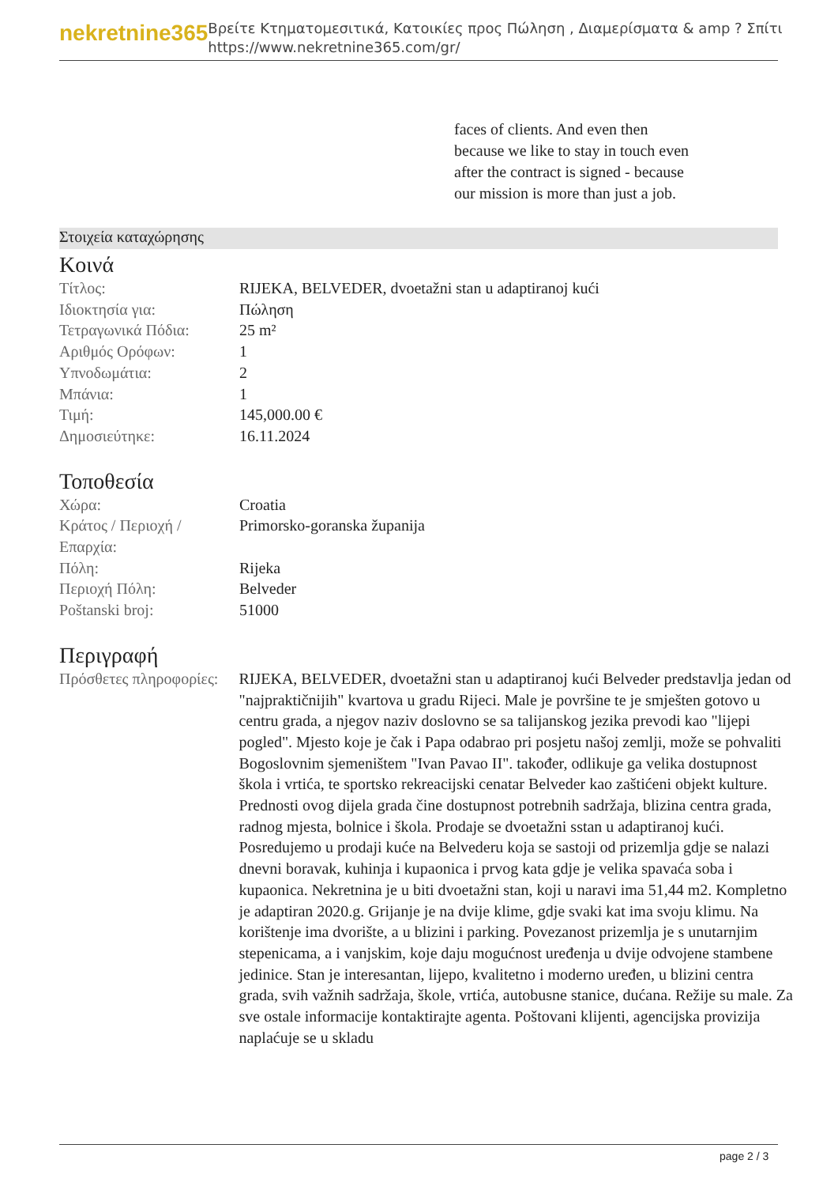nekretnine365
Βρείτε Κτηματομεσιτικά, Κατοικίες προς Πώληση , Διαμερίσματα & amp ? Σπίτι
https://www.nekretnine365.com/gr/
faces of clients. And even then because we like to stay in touch even after the contract is signed - because our mission is more than just a job.
Στοιχεία καταχώρησης
Κοινά
| Τίτλος: | RIJEKA, BELVEDER, dvoetažni stan u adaptiranoj kući |
| Ιδιοκτησία για: | Πώληση |
| Τετραγωνικά Πόδια: | 25 m² |
| Αριθμός Ορόφων: | 1 |
| Υπνοδωμάτια: | 2 |
| Μπάνια: | 1 |
| Τιμή: | 145,000.00 € |
| Δημοσιεύτηκε: | 16.11.2024 |
Τοποθεσία
| Χώρα: | Croatia |
| Κράτος / Περιοχή / Επαρχία: | Primorsko-goranska županija |
| Πόλη: | Rijeka |
| Περιοχή Πόλη: | Belveder |
| Poštanski broj: | 51000 |
Περιγραφή
| Πρόσθετες πληροφορίες: | RIJEKA, BELVEDER, dvoetažni stan u adaptiranoj kući Belveder predstavlja jedan od "najpraktičnijih" kvartova u gradu Rijeci. Male je površine te je smješten gotovo u centru grada, a njegov naziv doslovno se sa talijanskog jezika prevodi kao "lijepi pogled". Mjesto koje je čak i Papa odabrao pri posjetu našoj zemlji, može se pohvaliti Bogoslovnim sjemeništem "Ivan Pavao II". također, odlikuje ga velika dostupnost škola i vrtića, te sportsko rekreacijski cenatar Belveder kao zaštićeni objekt kulture. Prednosti ovog dijela grada čine dostupnost potrebnih sadržaja, blizina centra grada, radnog mjesta, bolnice i škola. Prodaje se dvoetažni sstan u adaptiranoj kući. Posredujemo u prodaji kuće na Belvederu koja se sastoji od prizemlja gdje se nalazi dnevni boravak, kuhinja i kupaonica i prvog kata gdje je velika spavaća soba i kupaonica. Nekretnina je u biti dvoetažni stan, koji u naravi ima 51,44 m2. Kompletno je adaptiran 2020.g. Grijanje je na dvije klime, gdje svaki kat ima svoju klimu. Na korištenje ima dvorište, a u blizini i parking. Povezanost prizemlja je s unutarnjim stepenicama, a i vanjskim, koje daju mogućnost uređenja u dvije odvojene stambene jedinice. Stan je interesantan, lijepo, kvalitetno i moderno uređen, u blizini centra grada, svih važnih sadržaja, škole, vrtića, autobusne stanice, dućana. Režije su male. Za sve ostale informacije kontaktirajte agenta. Poštovani klijenti, agencijska provizija naplaćuje se u skladu |
page 2 / 3